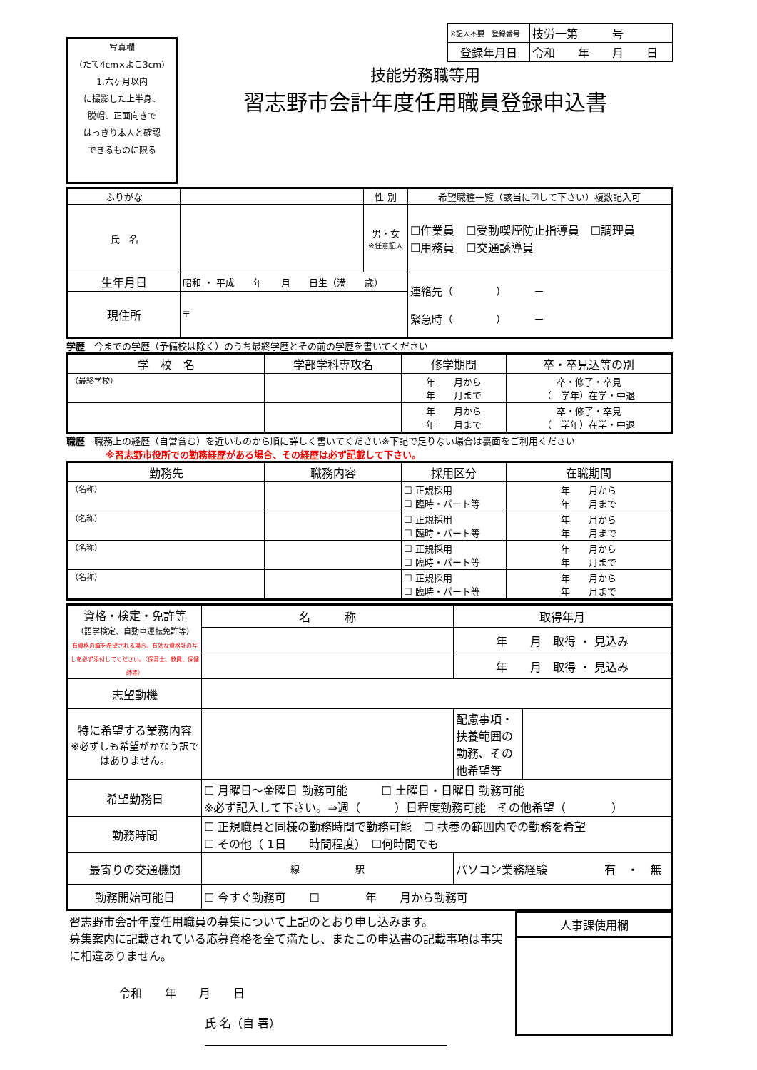写真欄
（たて4cm×よこ3cm）
1.六ヶ月以内
に撮影した上半身、
脱帽、正面向きで
はっきり本人と確認
できるものに限る
技能労務職等用
習志野市会計年度任用職員登録申込書
| ※記入不要 登録番号 | 技労一第 号 |
| 登録年月日 | 令和 年 月 日 |
| ふりがな | | 性 別 | 希望職種一覧（該当に☑して下さい）複数記入可 |
| 氏 名 | | 男・女 ※任意記入 | ☐作業員 ☐受動喫煙防止指導員 ☐調理員 ☐用務員 ☐交通誘導員 |
| 生年月日 | 昭和 ・ 平成 年 月 日生（満 歳） | | 連絡先（ ） － 緊急時（ ） － |
| 現住所 | 〒 | | |
学歴　今までの学歴（予備校は除く）のうち最終学歴とその前の学歴を書いてください
| 学 校 名 | 学部学科専攻名 | 修学期間 | 卒・卒見込等の別 |
| --- | --- | --- | --- |
| （最終学校） | | 年 月から 年 月まで | 卒・修了・卒見 （ 学年）在学・中退 |
| | | 年 月から 年 月まで | 卒・修了・卒見 （ 学年）在学・中退 |
職歴　職務上の経歴（自営含む）を近いものから順に詳しく書いてください※下記で足りない場合は裏面をご利用ください
※習志野市役所での勤務経歴がある場合、その経歴は必ず記載して下さい。
| 勤務先 | 職務内容 | 採用区分 | 在職期間 |
| --- | --- | --- | --- |
| （名称） | | ☐ 正規採用 ☐ 臨時・パート等 | 年 月から 年 月まで |
| （名称） | | ☐ 正規採用 ☐ 臨時・パート等 | 年 月から 年 月まで |
| （名称） | | ☐ 正規採用 ☐ 臨時・パート等 | 年 月から 年 月まで |
| （名称） | | ☐ 正規採用 ☐ 臨時・パート等 | 年 月から 年 月まで |
| 資格・検定・免許等 （語学検定、自動車運転免許等） 有資格の職を希望される場合、有効な資格証の写しを必ず添付してください。（保育士、教員、保健師等） | 名 称 | | 取得年月 | |
| | | | 年 月 取得 ・ 見込み | |
| | | | 年 月 取得 ・ 見込み | |
| 志望動機 | | | | |
| 特に希望する業務内容 ※必ずしも希望がかなう訳ではありません。 | | | 配慮事項・扶養範囲の勤務、その他希望等 | |
| 希望勤務日 | ☐ 月曜日～金曜日 勤務可能 ☐ 土曜日・日曜日 勤務可能 ※必ず記入して下さい。⇒週（ ）日程度勤務可能 その他希望（ ） | | | |
| 勤務時間 | ☐ 正規職員と同様の勤務時間で勤務可能 ☐ 扶養の範囲内での勤務を希望 ☐ その他（ 1日 時間程度） ☐何時間でも | | | |
| 最寄りの交通機関 | 線 駅 | パソコン業務経験 有 ・ 無 | | |
| 勤務開始可能日 | ☐ 今すぐ勤務可 ☐ 年 月から勤務可 | | | |
習志野市会計年度任用職員の募集について上記のとおり申し込みます。
募集案内に記載されている応募資格を全て満たし、またこの申込書の記載事項は事実に相違ありません。
令和　　年　　月　　日
氏 名（自 署）
人事課使用欄